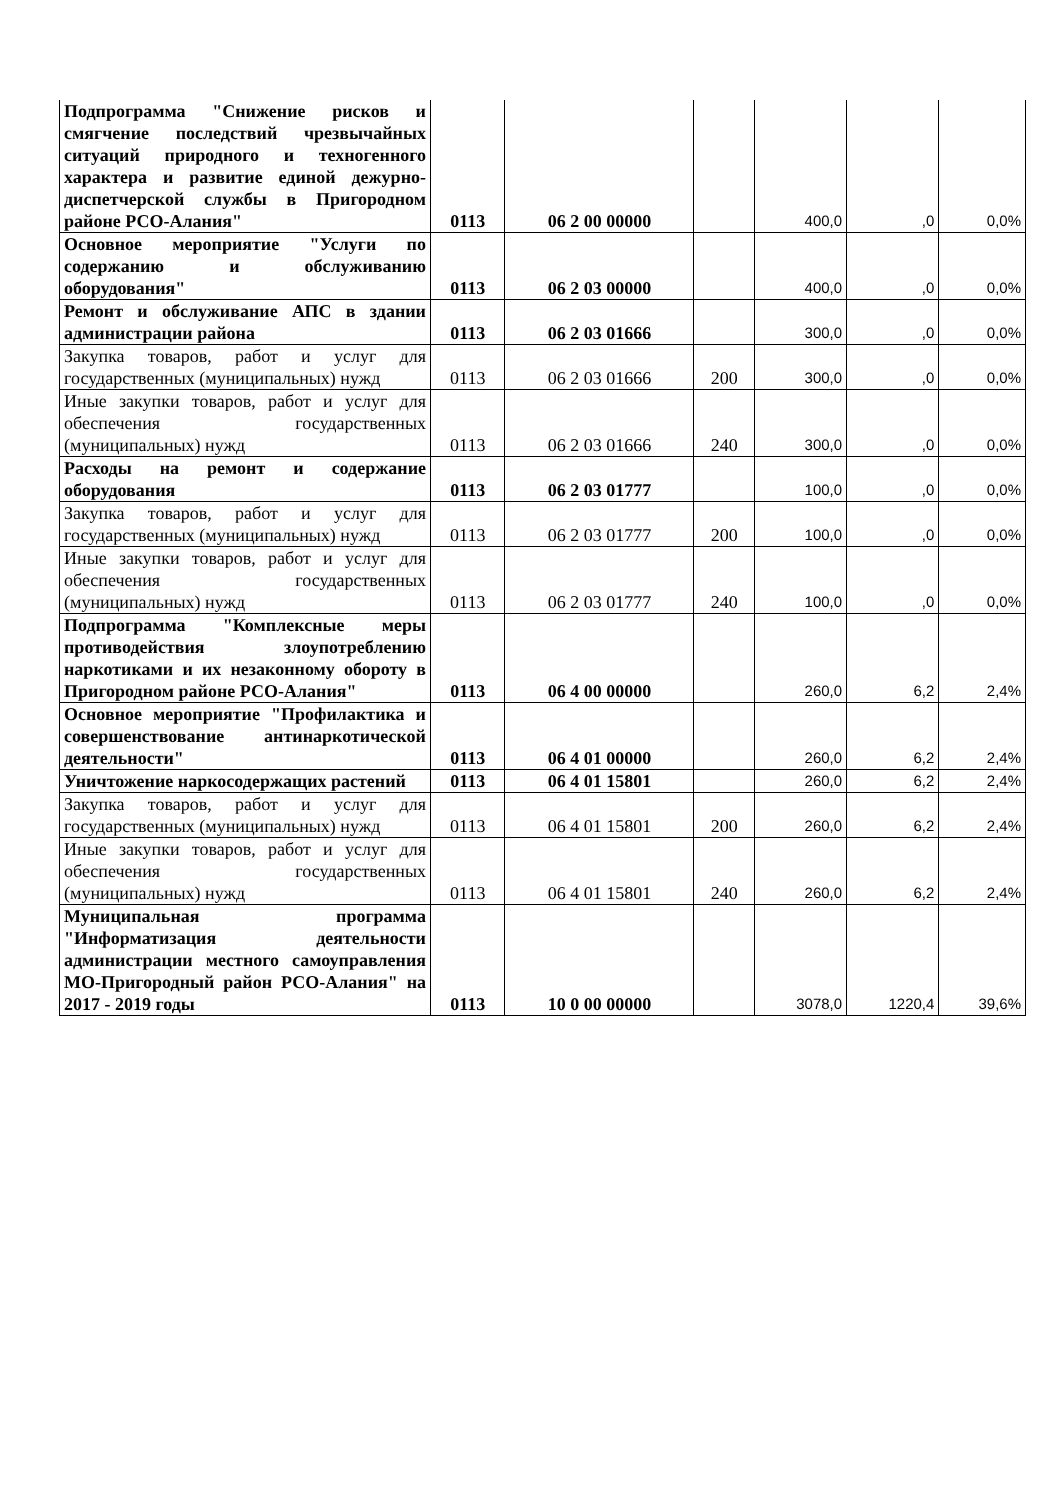| Подпрограмма "Снижение рисков и смягчение последствий чрезвычайных ситуаций природного и техногенного характера и развитие единой дежурно-диспетчерской службы в Пригородном районе РСО-Алания" | 0113 | 06 2 00 00000 | | 400,0 | ,0 | 0,0% |
| Основное мероприятие "Услуги по содержанию и обслуживанию оборудования" | 0113 | 06 2 03 00000 | | 400,0 | ,0 | 0,0% |
| Ремонт и обслуживание АПС в здании администрации района | 0113 | 06 2 03 01666 | | 300,0 | ,0 | 0,0% |
| Закупка товаров, работ и услуг для государственных (муниципальных) нужд | 0113 | 06 2 03 01666 | 200 | 300,0 | ,0 | 0,0% |
| Иные закупки товаров, работ и услуг для обеспечения государственных (муниципальных) нужд | 0113 | 06 2 03 01666 | 240 | 300,0 | ,0 | 0,0% |
| Расходы на ремонт и содержание оборудования | 0113 | 06 2 03 01777 | | 100,0 | ,0 | 0,0% |
| Закупка товаров, работ и услуг для государственных (муниципальных) нужд | 0113 | 06 2 03 01777 | 200 | 100,0 | ,0 | 0,0% |
| Иные закупки товаров, работ и услуг для обеспечения государственных (муниципальных) нужд | 0113 | 06 2 03 01777 | 240 | 100,0 | ,0 | 0,0% |
| Подпрограмма "Комплексные меры противодействия злоупотреблению наркотиками и их незаконному обороту в Пригородном районе РСО-Алания" | 0113 | 06 4 00 00000 | | 260,0 | 6,2 | 2,4% |
| Основное мероприятие "Профилактика и совершенствование антинаркотической деятельности" | 0113 | 06 4 01 00000 | | 260,0 | 6,2 | 2,4% |
| Уничтожение наркосодержащих растений | 0113 | 06 4 01 15801 | | 260,0 | 6,2 | 2,4% |
| Закупка товаров, работ и услуг для государственных (муниципальных) нужд | 0113 | 06 4 01 15801 | 200 | 260,0 | 6,2 | 2,4% |
| Иные закупки товаров, работ и услуг для обеспечения государственных (муниципальных) нужд | 0113 | 06 4 01 15801 | 240 | 260,0 | 6,2 | 2,4% |
| Муниципальная программа "Информатизация деятельности администрации местного самоуправления МО-Пригородный район РСО-Алания" на 2017 - 2019 годы | 0113 | 10 0 00 00000 | | 3078,0 | 1220,4 | 39,6% |